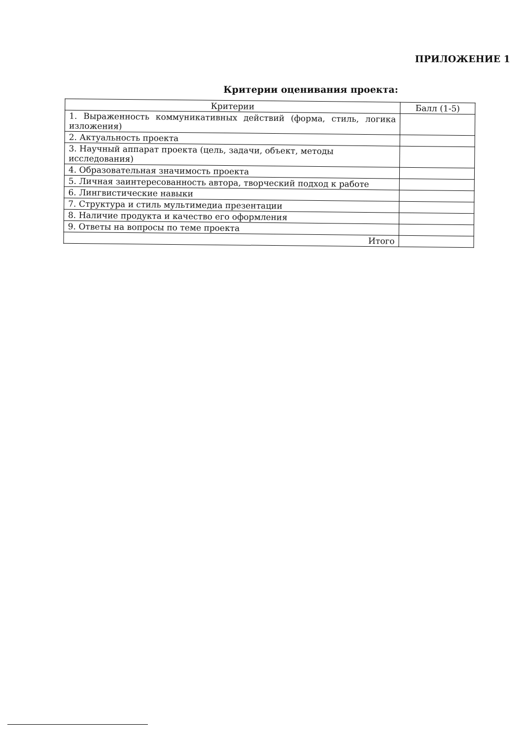ПРИЛОЖЕНИЕ 1
Критерии оценивания проекта:
| Критерии | Балл (1-5) |
| --- | --- |
| 1. Выраженность коммуникативных действий (форма, стиль, логика изложения) | |
| 2. Актуальность проекта | |
| 3. Научный аппарат проекта (цель, задачи, объект, методы исследования) | |
| 4. Образовательная значимость проекта | |
| 5. Личная заинтересованность автора, творческий подход к работе | |
| 6. Лингвистические навыки | |
| 7. Структура и стиль мультимедиа презентации | |
| 8. Наличие продукта и качество его оформления | |
| 9. Ответы на вопросы по теме проекта | |
| Итого | |